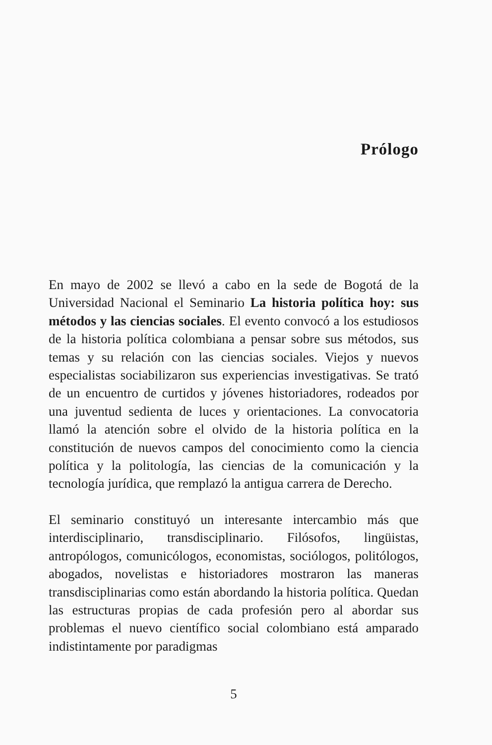Prólogo
En mayo de 2002 se llevó a cabo en la sede de Bogotá de la Universidad Nacional el Seminario La historia política hoy: sus métodos y las ciencias sociales. El evento convocó a los estudiosos de la historia política colombiana a pensar sobre sus métodos, sus temas y su relación con las ciencias sociales. Viejos y nuevos especialistas sociabilizaron sus experiencias investigativas. Se trató de un encuentro de curtidos y jóvenes historiadores, rodeados por una juventud sedienta de luces y orientaciones. La convocatoria llamó la atención sobre el olvido de la historia política en la constitución de nuevos campos del conocimiento como la ciencia política y la politología, las ciencias de la comunicación y la tecnología jurídica, que remplazó la antigua carrera de Derecho.
El seminario constituyó un interesante intercambio más que interdisciplinario, transdisciplinario. Filósofos, lingüistas, antropólogos, comunicólogos, economistas, sociólogos, politólogos, abogados, novelistas e historiadores mostraron las maneras transdisciplinarias como están abordando la historia política. Quedan las estructuras propias de cada profesión pero al abordar sus problemas el nuevo científico social colombiano está amparado indistintamente por paradigmas
5